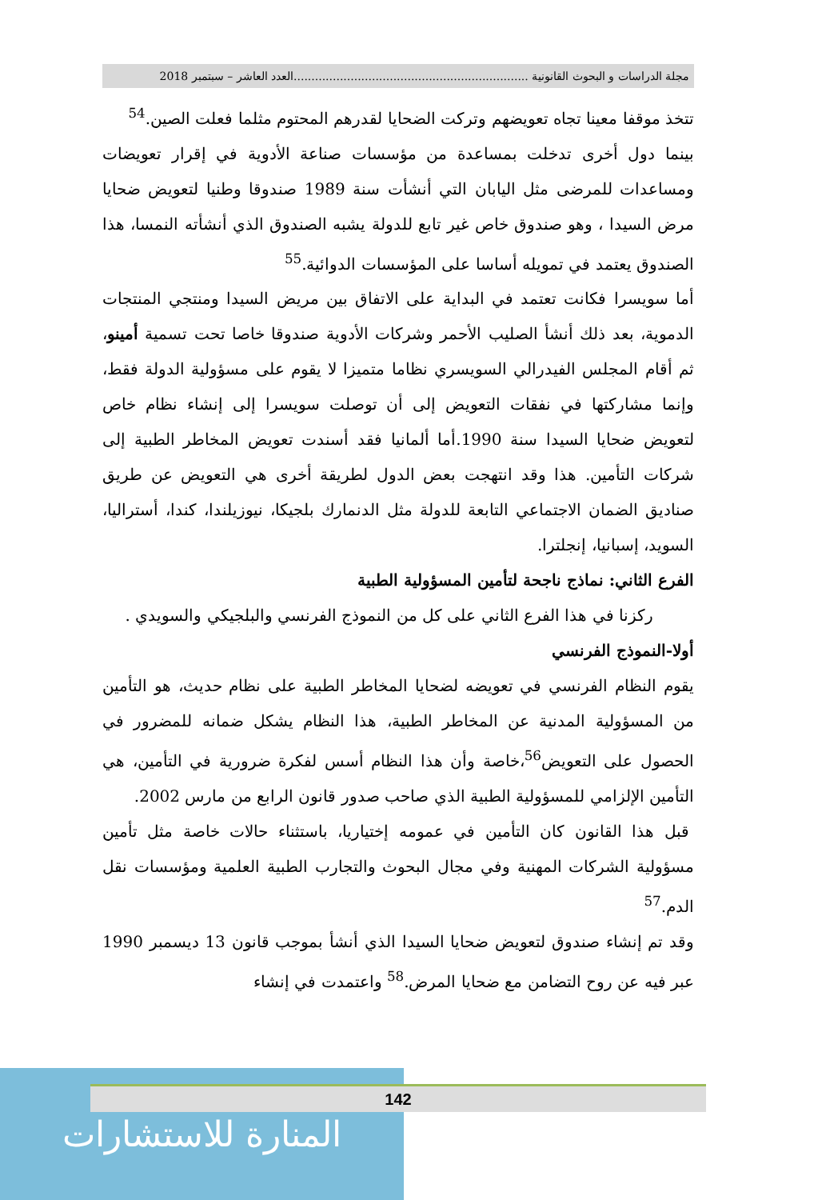مجلة الدراسات و البحوث القانونية ..................................................................العدد العاشر – سبتمبر 2018
تتخذ موقفا معينا تجاه تعويضهم وتركت الضحايا لقدرهم المحتوم مثلما فعلت الصين.<sup>54</sup>
بينما دول أخرى تدخلت بمساعدة من مؤسسات صناعة الأدوية في إقرار تعويضات ومساعدات للمرضى مثل اليابان التي أنشأت سنة 1989 صندوقا وطنيا لتعويض ضحايا مرض السيدا ، وهو صندوق خاص غير تابع للدولة يشبه الصندوق الذي أنشأته النمسا، هذا الصندوق يعتمد في تمويله أساسا على المؤسسات الدوائية.<sup>55</sup>
أما سويسرا فكانت تعتمد في البداية على الاتفاق بين مريض السيدا ومنتجي المنتجات الدموية، بعد ذلك أنشأ الصليب الأحمر وشركات الأدوية صندوقا خاصا تحت تسمية أمينو، ثم أقام المجلس الفيدرالي السويسري نظاما متميزا لا يقوم على مسؤولية الدولة فقط، وإنما مشاركتها في نفقات التعويض إلى أن توصلت سويسرا إلى إنشاء نظام خاص لتعويض ضحايا السيدا سنة 1990.أما ألمانيا فقد أسندت تعويض المخاطر الطبية إلى شركات التأمين. هذا وقد انتهجت بعض الدول لطريقة أخرى هي التعويض عن طريق صناديق الضمان الاجتماعي التابعة للدولة مثل الدنمارك بلجيكا، نيوزيلندا، كندا، أستراليا، السويد، إسبانيا، إنجلترا.
الفرع الثاني: نماذج ناجحة لتأمين المسؤولية الطبية
ركزنا في هذا الفرع الثاني على كل من النموذج الفرنسي والبلجيكي والسويدي .
أولا-النموذج الفرنسي
يقوم النظام الفرنسي في تعويضه لضحايا المخاطر الطبية على نظام حديث، هو التأمين من المسؤولية المدنية عن المخاطر الطبية، هذا النظام يشكل ضمانه للمضرور في الحصول على التعويض<sup>56</sup>،خاصة وأن هذا النظام أسس لفكرة ضرورية في التأمين، هي التأمين الإلزامي للمسؤولية الطبية الذي صاحب صدور قانون الرابع من مارس 2002.
قبل هذا القانون كان التأمين في عمومه إختياريا، باستثناء حالات خاصة مثل تأمين مسؤولية الشركات المهنية وفي مجال البحوث والتجارب الطبية العلمية ومؤسسات نقل الدم.<sup>57</sup>
وقد تم إنشاء صندوق لتعويض ضحايا السيدا الذي أنشأ بموجب قانون 13 ديسمبر 1990 عبر فيه عن روح التضامن مع ضحايا المرض.<sup>58</sup> واعتمدت في إنشاء
المنارة للاستشارات 142